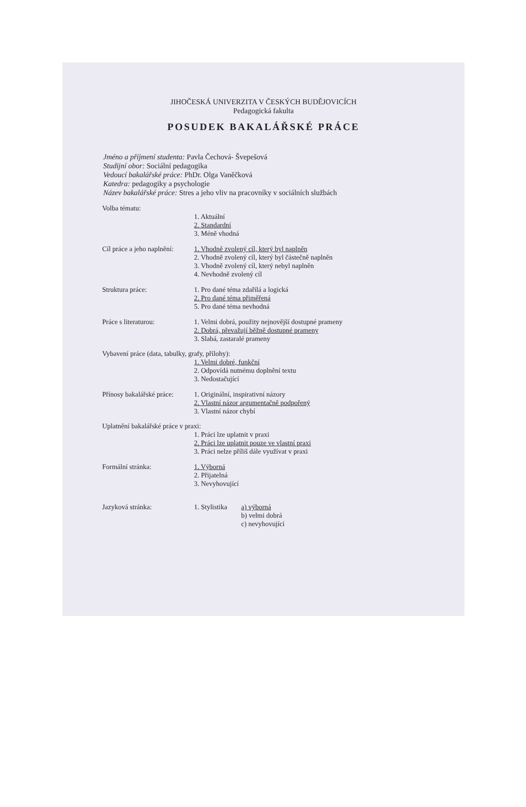JIHOČESKÁ UNIVERZITA V ČESKÝCH BUDĚJOVICÍCH
Pedagogická fakulta
POSUDEK BAKALÁŘSKÉ PRÁCE
Jméno a příjmení studenta: Pavla Čechová- Švepešová
Studijní obor: Sociální pedagogika
Vedoucí bakalářské práce: PhDr. Olga Vaněčková
Katedra: pedagogiky a psychologie
Název bakalářské práce: Stres a jeho vliv na pracovníky v sociálních službách
Volba tématu:
1. Aktuální
2. Standardní
3. Méně vhodná
Cíl práce a jeho naplnění:
1. Vhodně zvolený cíl, který byl naplněn
2. Vhodně zvolený cíl, který byl částečně naplněn
3. Vhodně zvolený cíl, který nebyl naplněn
4. Nevhodně zvolený cíl
Struktura práce: 1. Pro dané téma zdařilá a logická
2. Pro dané téma přiměřená
5. Pro dané téma nevhodná
Práce s literaturou: 1. Velmi dobrá, použity nejnovější dostupné prameny
2. Dobrá, převažují běžně dostupné prameny
3. Slabá, zastaralé prameny
Vybavení práce (data, tabulky, grafy, přílohy):
1. Velmi dobré, funkční
2. Odpovídá nutnému doplnění textu
3. Nedostačující
Přínosy bakalářské práce:
1. Originální, inspirativní názory
2. Vlastní názor argumentačně podpořený
3. Vlastní názor chybí
Uplatnění bakalářské práce v praxi:
1. Práci lze uplatnit v praxi
2. Práci lze uplatnit pouze ve vlastní praxi
3. Práci nelze příliš dále využívat v praxi
Formální stránka: 1. Výborná
2. Přijatelná
3. Nevyhovující
Jazyková stránka: 1. Stylistika
a) výborná
b) velmi dobrá
c) nevyhovující